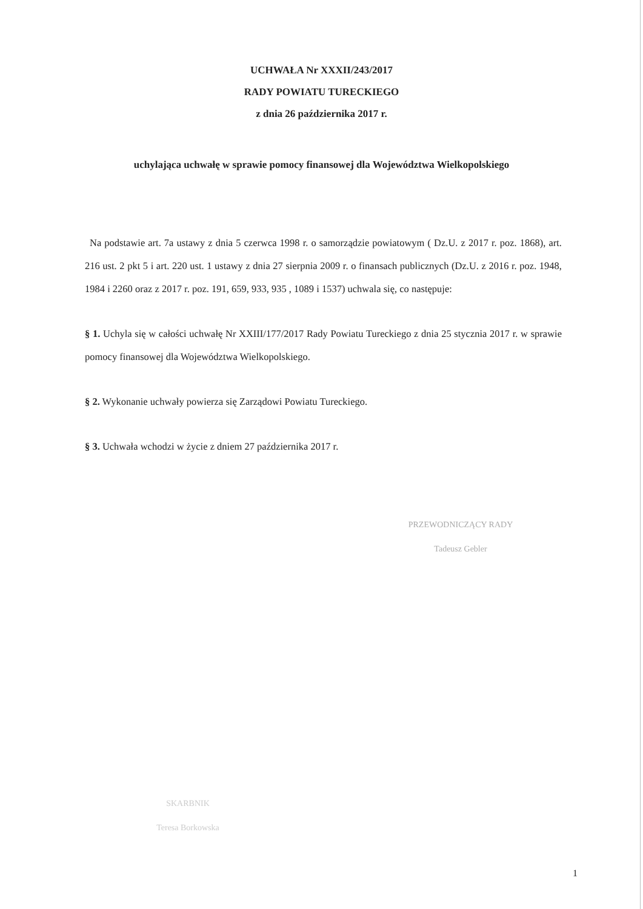UCHWAŁA Nr XXXII/243/2017
RADY POWIATU TURECKIEGO
z dnia 26 października 2017 r.
uchylająca uchwałę w sprawie pomocy finansowej dla Województwa Wielkopolskiego
Na podstawie art. 7a ustawy z dnia 5 czerwca 1998 r. o samorządzie powiatowym ( Dz.U. z 2017 r. poz. 1868), art. 216 ust. 2 pkt 5 i art. 220 ust. 1 ustawy z dnia 27 sierpnia 2009 r. o finansach publicznych (Dz.U. z 2016 r. poz. 1948, 1984 i 2260 oraz z 2017 r. poz. 191, 659, 933, 935 , 1089 i 1537) uchwala się, co następuje:
§ 1. Uchyla się w całości uchwałę Nr XXIII/177/2017 Rady Powiatu Tureckiego z dnia 25 stycznia 2017 r. w sprawie pomocy finansowej dla Województwa Wielkopolskiego.
§ 2. Wykonanie uchwały powierza się Zarządowi Powiatu Tureckiego.
§ 3. Uchwała wchodzi w życie z dniem 27 października 2017 r.
PRZEWODNICZĄCY RADY
Tadeusz Gebler
SKARBNIK
Teresa Borkowska
1